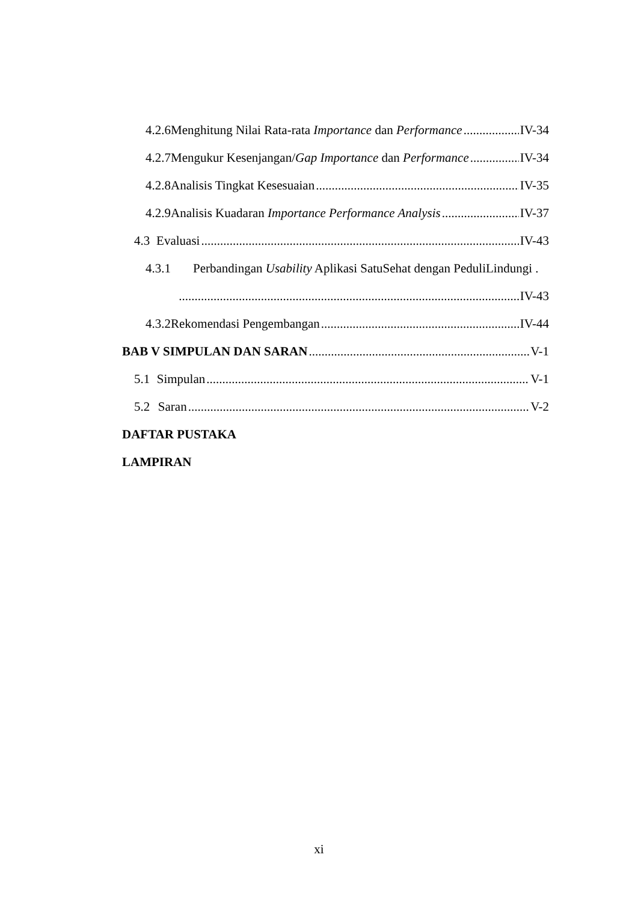4.2.6 Menghitung Nilai Rata-rata Importance dan Performance IV-34
4.2.7 Mengukur Kesenjangan/Gap Importance dan Performance IV-34
4.2.8 Analisis Tingkat Kesesuaian IV-35
4.2.9 Analisis Kuadaran Importance Performance Analysis IV-37
4.3 Evaluasi IV-43
4.3.1 Perbandingan Usability Aplikasi SatuSehat dengan PeduliLindungi .
IV-43
4.3.2 Rekomendasi Pengembangan IV-44
BAB V SIMPULAN DAN SARAN V-1
5.1 Simpulan V-1
5.2 Saran V-2
DAFTAR PUSTAKA
LAMPIRAN
xi